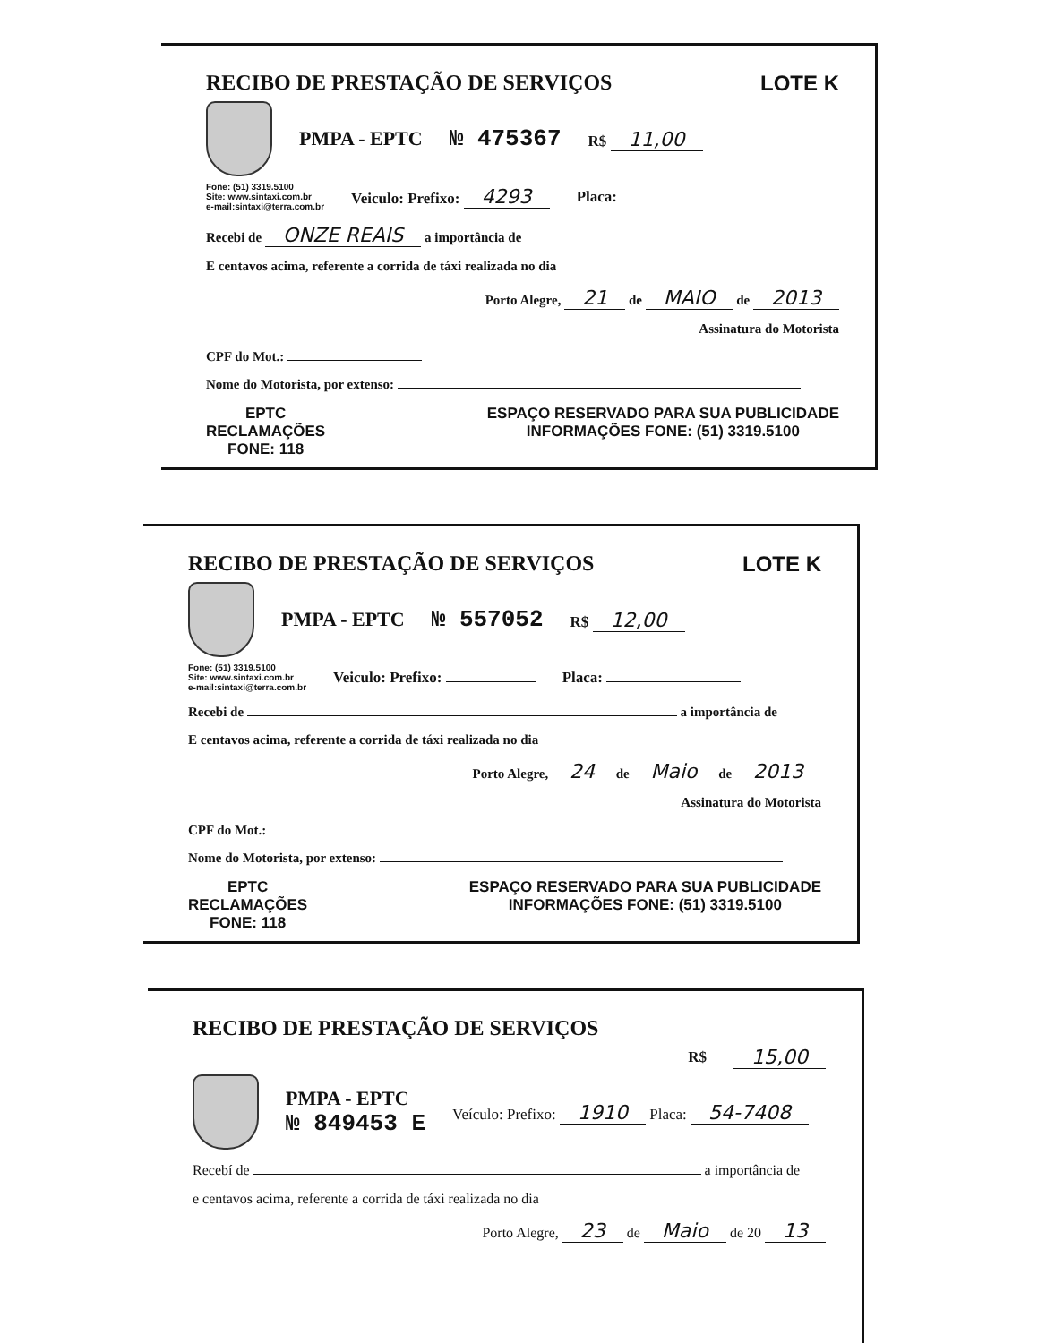RECIBO DE PRESTAÇÃO DE SERVIÇOS LOTE K
PMPA - EPTC № 475367 R$ 11,00
Fone: (51) 3319.5100
Site: www.sintaxi.com.br
e-mail:sintaxi@terra.com.br Veiculo: Prefixo: 4293 Placa:
Recebi de ONZE REAIS a importância de
E centavos acima, referente a corrida de táxi realizada no dia
Porto Alegre, 21 de MAIO de 2013
Assinatura do Motorista
CPF do Mot.:
Nome do Motorista, por extenso:
EPTC
RECLAMAÇÕES
FONE: 118
ESPAÇO RESERVADO PARA SUA PUBLICIDADE
INFORMAÇÕES FONE: (51) 3319.5100
RECIBO DE PRESTAÇÃO DE SERVIÇOS LOTE K
PMPA - EPTC № 557052 R$ 12,00
Fone: (51) 3319.5100
Site: www.sintaxi.com.br
e-mail:sintaxi@terra.com.br Veiculo: Prefixo: Placa:
Recebi de a importância de
E centavos acima, referente a corrida de táxi realizada no dia
Porto Alegre, 24 de Maio de 2013
Assinatura do Motorista
CPF do Mot.:
Nome do Motorista, por extenso:
EPTC
RECLAMAÇÕES
FONE: 118
ESPAÇO RESERVADO PARA SUA PUBLICIDADE
INFORMAÇÕES FONE: (51) 3319.5100
RECIBO DE PRESTAÇÃO DE SERVIÇOS
R$ 15,00
PMPA - EPTC
№ 849453 E
Veículo: Prefixo: 1910 Placa: 54-7408
Recebí de a importância de
e centavos acima, referente a corrida de táxi realizada no dia
Porto Alegre, 23 de Maio de 20 13